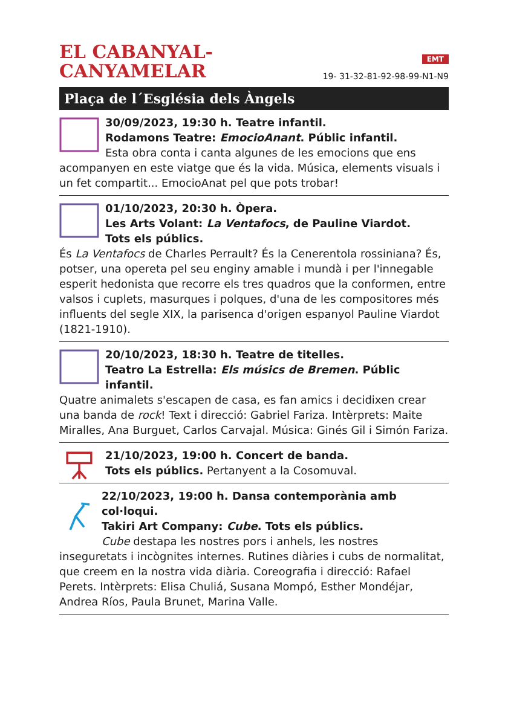EL CABANYAL-
CANYAMELAR
EMT
19- 31-32-81-92-98-99-N1-N9
Plaça de l´Església dels Àngels
30/09/2023, 19:30 h. Teatre infantil.
Rodamons Teatre: EmocioAnant. Públic infantil.
Esta obra conta i canta algunes de les emocions que ens acompanyen en este viatge que és la vida. Música, elements visuals i un fet compartit... EmocioAnat pel que pots trobar!
01/10/2023, 20:30 h. Òpera.
Les Arts Volant: La Ventafocs, de Pauline Viardot.
Tots els públics.
És La Ventafocs de Charles Perrault? És la Cenerentola rossiniana? És, potser, una opereta pel seu enginy amable i mundà i per l'innegable esperit hedonista que recorre els tres quadros que la conformen, entre valsos i cuplets, masurques i polques, d'una de les compositores més influents del segle XIX, la parisenca d'origen espanyol Pauline Viardot (1821-1910).
20/10/2023, 18:30 h. Teatre de titelles.
Teatro La Estrella: Els músics de Bremen. Públic infantil.
Quatre animalets s'escapen de casa, es fan amics i decidixen crear una banda de rock! Text i direcció: Gabriel Fariza. Intèrprets: Maite Miralles, Ana Burguet, Carlos Carvajal. Música: Ginés Gil i Simón Fariza.
21/10/2023, 19:00 h. Concert de banda.
Tots els públics. Pertanyent a la Cosomuval.
22/10/2023, 19:00 h. Dansa contemporània amb col·loqui.
Takiri Art Company: Cube. Tots els públics.
Cube destapa les nostres pors i anhels, les nostres inseguretats i incògnites internes. Rutines diàries i cubs de normalitat, que creem en la nostra vida diària. Coreografia i direcció: Rafael Perets. Intèrprets: Elisa Chuliá, Susana Mompó, Esther Mondéjar, Andrea Ríos, Paula Brunet, Marina Valle.